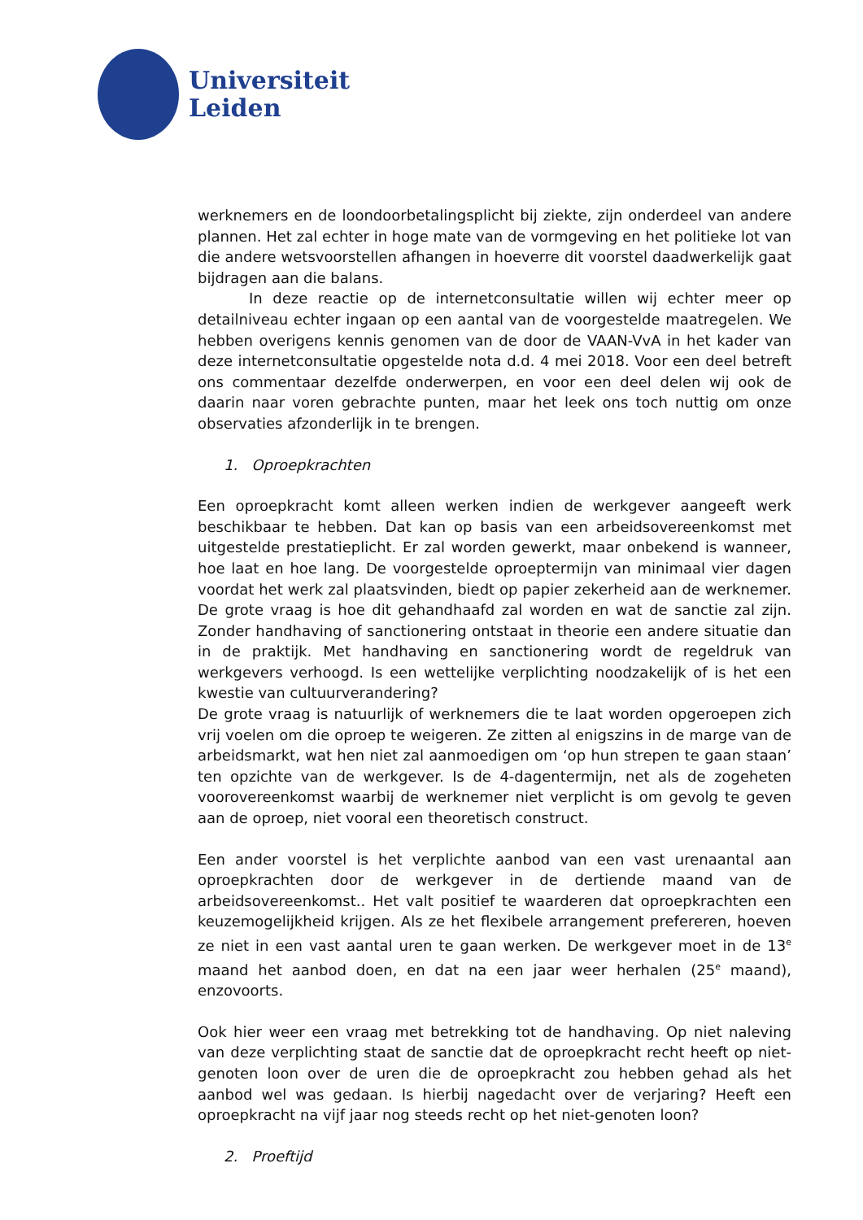Universiteit
Leiden
werknemers en de loondoorbetalingsplicht bij ziekte, zijn onderdeel van andere plannen. Het zal echter in hoge mate van de vormgeving en het politieke lot van die andere wetsvoorstellen afhangen in hoeverre dit voorstel daadwerkelijk gaat bijdragen aan die balans.
In deze reactie op de internetconsultatie willen wij echter meer op detailniveau echter ingaan op een aantal van de voorgestelde maatregelen. We hebben overigens kennis genomen van de door de VAAN-VvA in het kader van deze internetconsultatie opgestelde nota d.d. 4 mei 2018. Voor een deel betreft ons commentaar dezelfde onderwerpen, en voor een deel delen wij ook de daarin naar voren gebrachte punten, maar het leek ons toch nuttig om onze observaties afzonderlijk in te brengen.
1. Oproepkrachten
Een oproepkracht komt alleen werken indien de werkgever aangeeft werk beschikbaar te hebben. Dat kan op basis van een arbeidsovereenkomst met uitgestelde prestatieplicht. Er zal worden gewerkt, maar onbekend is wanneer, hoe laat en hoe lang. De voorgestelde oproeptermijn van minimaal vier dagen voordat het werk zal plaatsvinden, biedt op papier zekerheid aan de werknemer. De grote vraag is hoe dit gehandhaafd zal worden en wat de sanctie zal zijn. Zonder handhaving of sanctionering ontstaat in theorie een andere situatie dan in de praktijk. Met handhaving en sanctionering wordt de regeldruk van werkgevers verhoogd. Is een wettelijke verplichting noodzakelijk of is het een kwestie van cultuurverandering?
De grote vraag is natuurlijk of werknemers die te laat worden opgeroepen zich vrij voelen om die oproep te weigeren. Ze zitten al enigszins in de marge van de arbeidsmarkt, wat hen niet zal aanmoedigen om ‘op hun strepen te gaan staan’ ten opzichte van de werkgever. Is de 4-dagentermijn, net als de zogeheten voorovereenkomst waarbij de werknemer niet verplicht is om gevolg te geven aan de oproep, niet vooral een theoretisch construct.
Een ander voorstel is het verplichte aanbod van een vast urenaantal aan oproepkrachten door de werkgever in de dertiende maand van de arbeidsovereenkomst.. Het valt positief te waarderen dat oproepkrachten een keuzemogelijkheid krijgen. Als ze het flexibele arrangement prefereren, hoeven ze niet in een vast aantal uren te gaan werken. De werkgever moet in de 13<sup>e</sup> maand het aanbod doen, en dat na een jaar weer herhalen (25<sup>e</sup> maand), enzovoorts.
Ook hier weer een vraag met betrekking tot de handhaving. Op niet naleving van deze verplichting staat de sanctie dat de oproepkracht recht heeft op niet-genoten loon over de uren die de oproepkracht zou hebben gehad als het aanbod wel was gedaan. Is hierbij nagedacht over de verjaring? Heeft een oproepkracht na vijf jaar nog steeds recht op het niet-genoten loon?
2. Proeftijd